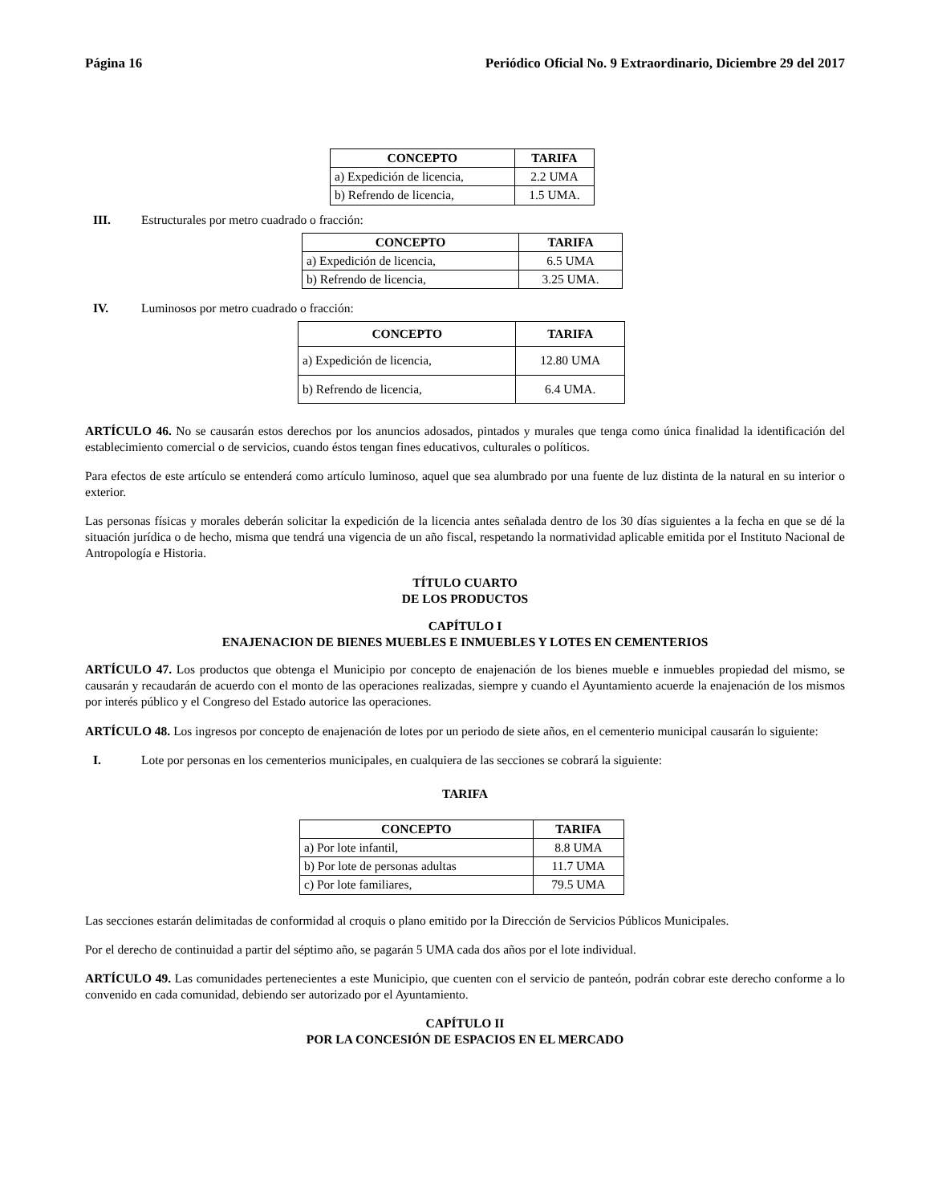Página 16 Periódico Oficial No. 9 Extraordinario, Diciembre 29 del 2017
| CONCEPTO | TARIFA |
| --- | --- |
| a) Expedición de licencia, | 2.2 UMA |
| b) Refrendo de licencia, | 1.5 UMA. |
III. Estructurales por metro cuadrado o fracción:
| CONCEPTO | TARIFA |
| --- | --- |
| a) Expedición de licencia, | 6.5 UMA |
| b) Refrendo de licencia, | 3.25 UMA. |
IV. Luminosos por metro cuadrado o fracción:
| CONCEPTO | TARIFA |
| --- | --- |
| a) Expedición de licencia, | 12.80 UMA |
| b) Refrendo de licencia, | 6.4 UMA. |
ARTÍCULO 46. No se causarán estos derechos por los anuncios adosados, pintados y murales que tenga como única finalidad la identificación del establecimiento comercial o de servicios, cuando éstos tengan fines educativos, culturales o políticos.
Para efectos de este artículo se entenderá como artículo luminoso, aquel que sea alumbrado por una fuente de luz distinta de la natural en su interior o exterior.
Las personas físicas y morales deberán solicitar la expedición de la licencia antes señalada dentro de los 30 días siguientes a la fecha en que se dé la situación jurídica o de hecho, misma que tendrá una vigencia de un año fiscal, respetando la normatividad aplicable emitida por el Instituto Nacional de Antropología e Historia.
TÍTULO CUARTO
DE LOS PRODUCTOS
CAPÍTULO I
ENAJENACION DE BIENES MUEBLES E INMUEBLES Y LOTES EN CEMENTERIOS
ARTÍCULO 47. Los productos que obtenga el Municipio por concepto de enajenación de los bienes mueble e inmuebles propiedad del mismo, se causarán y recaudarán de acuerdo con el monto de las operaciones realizadas, siempre y cuando el Ayuntamiento acuerde la enajenación de los mismos por interés público y el Congreso del Estado autorice las operaciones.
ARTÍCULO 48. Los ingresos por concepto de enajenación de lotes por un periodo de siete años, en el cementerio municipal causarán lo siguiente:
I. Lote por personas en los cementerios municipales, en cualquiera de las secciones se cobrará la siguiente:
TARIFA
| CONCEPTO | TARIFA |
| --- | --- |
| a) Por lote infantil, | 8.8 UMA |
| b) Por lote de personas adultas | 11.7 UMA |
| c) Por lote familiares, | 79.5 UMA |
Las secciones estarán delimitadas de conformidad al croquis o plano emitido por la Dirección de Servicios Públicos Municipales.
Por el derecho de continuidad a partir del séptimo año, se pagarán 5 UMA cada dos años por el lote individual.
ARTÍCULO 49. Las comunidades pertenecientes a este Municipio, que cuenten con el servicio de panteón, podrán cobrar este derecho conforme a lo convenido en cada comunidad, debiendo ser autorizado por el Ayuntamiento.
CAPÍTULO II
POR LA CONCESIÓN DE ESPACIOS EN EL MERCADO